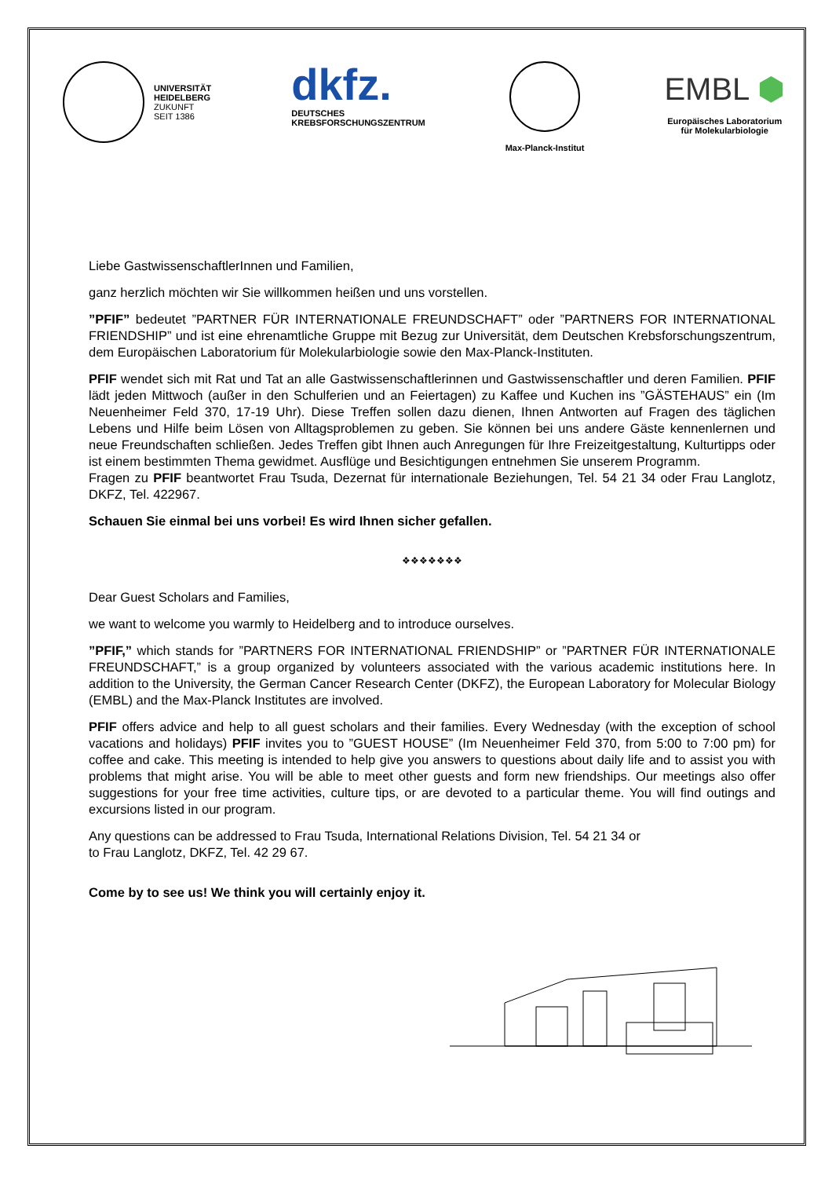UNIVERSITÄT
HEIDELBERG
ZUKUNFT
SEIT 1386
dkfz.
DEUTSCHES
KREBSFORSCHUNGSZENTRUM
Max-Planck-Institut
EMBL ⬢
Europäisches Laboratorium
für Molekularbiologie
Liebe GastwissenschaftlerInnen und Familien,
ganz herzlich möchten wir Sie willkommen heißen und uns vorstellen.
”PFIF” bedeutet ”PARTNER FÜR INTERNATIONALE FREUNDSCHAFT” oder ”PARTNERS FOR INTERNATIONAL FRIENDSHIP” und ist eine ehrenamtliche Gruppe mit Bezug zur Universität, dem Deutschen Krebsforschungszentrum, dem Europäischen Laboratorium für Molekularbiologie sowie den Max-Planck-Instituten.
PFIF wendet sich mit Rat und Tat an alle Gastwissenschaftlerinnen und Gastwissenschaftler und deren Familien. PFIF lädt jeden Mittwoch (außer in den Schulferien und an Feiertagen) zu Kaffee und Kuchen ins ”GÄSTEHAUS” ein (Im Neuenheimer Feld 370, 17-19 Uhr). Diese Treffen sollen dazu dienen, Ihnen Antworten auf Fragen des täglichen Lebens und Hilfe beim Lösen von Alltagsproblemen zu geben. Sie können bei uns andere Gäste kennenlernen und neue Freundschaften schließen. Jedes Treffen gibt Ihnen auch Anregungen für Ihre Freizeitgestaltung, Kulturtipps oder ist einem bestimmten Thema gewidmet. Ausflüge und Besichtigungen entnehmen Sie unserem Programm.
Fragen zu PFIF beantwortet Frau Tsuda, Dezernat für internationale Beziehungen, Tel. 54 21 34 oder Frau Langlotz, DKFZ, Tel. 422967.
Schauen Sie einmal bei uns vorbei! Es wird Ihnen sicher gefallen.
❖❖❖❖❖❖❖
Dear Guest Scholars and Families,
we want to welcome you warmly to Heidelberg and to introduce ourselves.
”PFIF,” which stands for ”PARTNERS FOR INTERNATIONAL FRIENDSHIP” or ”PARTNER FÜR INTERNATIONALE FREUNDSCHAFT,” is a group organized by volunteers associated with the various academic institutions here. In addition to the University, the German Cancer Research Center (DKFZ), the European Laboratory for Molecular Biology (EMBL) and the Max-Planck Institutes are involved.
PFIF offers advice and help to all guest scholars and their families. Every Wednesday (with the exception of school vacations and holidays) PFIF invites you to ”GUEST HOUSE” (Im Neuenheimer Feld 370, from 5:00 to 7:00 pm) for coffee and cake. This meeting is intended to help give you answers to questions about daily life and to assist you with problems that might arise. You will be able to meet other guests and form new friendships. Our meetings also offer suggestions for your free time activities, culture tips, or are devoted to a particular theme. You will find outings and excursions listed in our program.
Any questions can be addressed to Frau Tsuda, International Relations Division, Tel. 54 21 34 or
to Frau Langlotz, DKFZ, Tel. 42 29 67.
Come by to see us! We think you will certainly enjoy it.